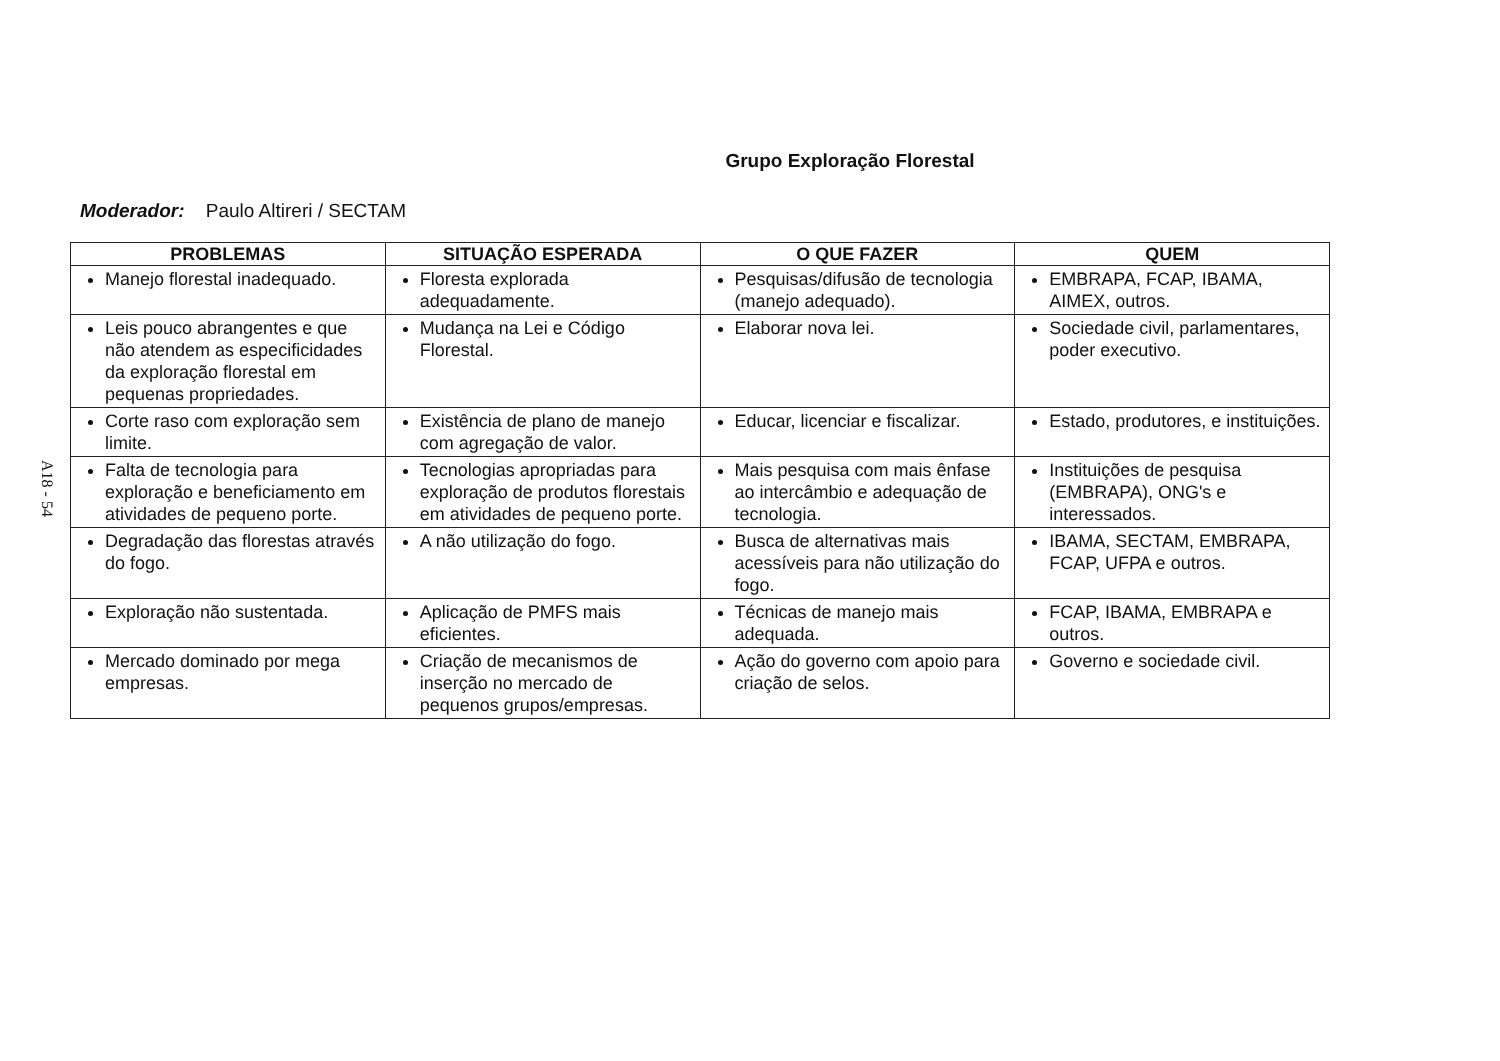A18 - 54
Grupo Exploração Florestal
Moderador: Paulo Altireri / SECTAM
| PROBLEMAS | SITUAÇÃO ESPERADA | O QUE FAZER | QUEM |
| --- | --- | --- | --- |
| Manejo florestal inadequado. | Floresta explorada adequadamente. | Pesquisas/difusão de tecnologia (manejo adequado). | EMBRAPA, FCAP, IBAMA, AIMEX, outros. |
| Leis pouco abrangentes e que não atendem as especificidades da exploração florestal em pequenas propriedades. | Mudança na Lei e Código Florestal. | Elaborar nova lei. | Sociedade civil, parlamentares, poder executivo. |
| Corte raso com exploração sem limite. | Existência de plano de manejo com agregação de valor. | Educar, licenciar e fiscalizar. | Estado, produtores, e instituições. |
| Falta de tecnologia para exploração e beneficiamento em atividades de pequeno porte. | Tecnologias apropriadas para exploração de produtos florestais em atividades de pequeno porte. | Mais pesquisa com mais ênfase ao intercâmbio e adequação de tecnologia. | Instituições de pesquisa (EMBRAPA), ONG's e interessados. |
| Degradação das florestas através do fogo. | A não utilização do fogo. | Busca de alternativas mais acessíveis para não utilização do fogo. | IBAMA, SECTAM, EMBRAPA, FCAP, UFPA e outros. |
| Exploração não sustentada. | Aplicação de PMFS mais eficientes. | Técnicas de manejo mais adequada. | FCAP, IBAMA, EMBRAPA e outros. |
| Mercado dominado por mega empresas. | Criação de mecanismos de inserção no mercado de pequenos grupos/empresas. | Ação do governo com apoio para criação de selos. | Governo e sociedade civil. |